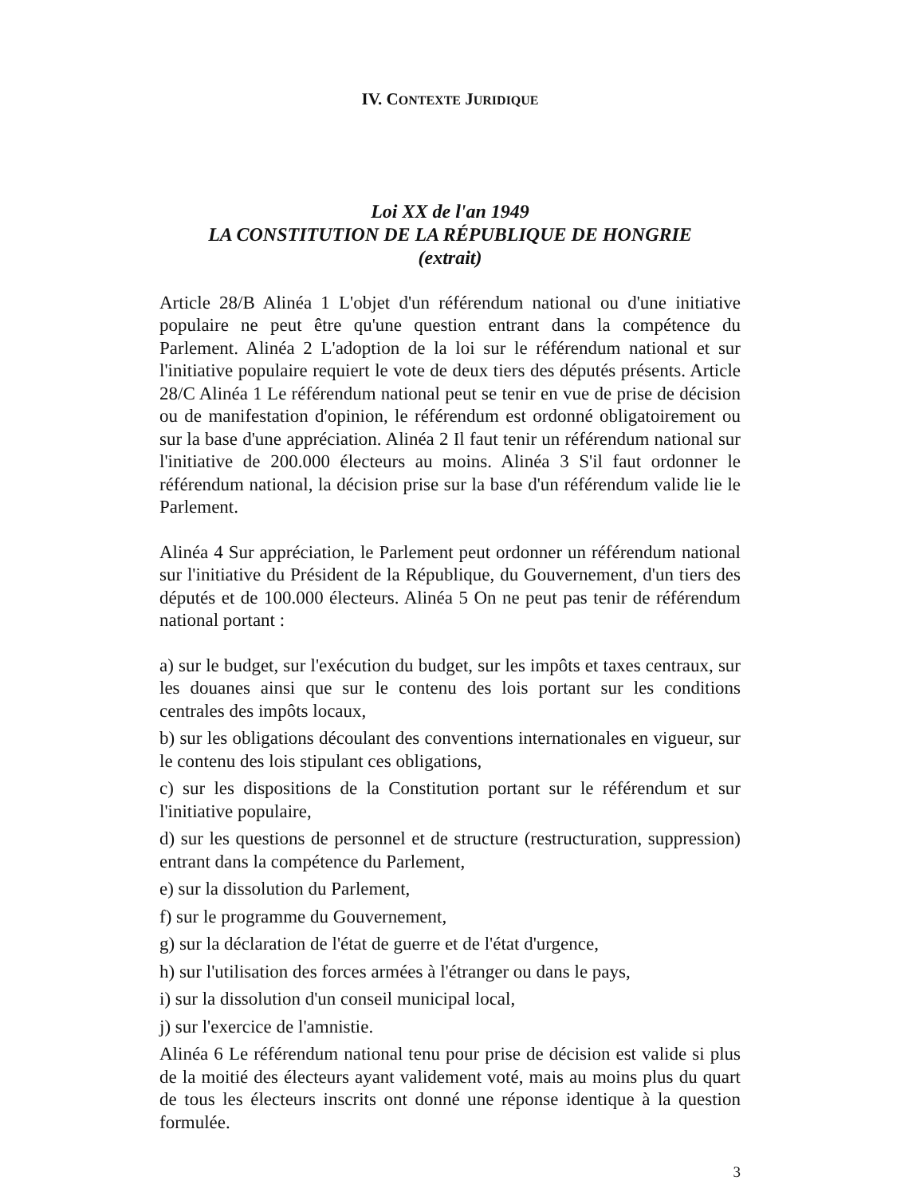IV. CONTEXTE JURIDIQUE
Loi XX de l'an 1949
LA CONSTITUTION DE LA RÉPUBLIQUE DE HONGRIE
(extrait)
Article 28/B Alinéa 1 L'objet d'un référendum national ou d'une initiative populaire ne peut être qu'une question entrant dans la compétence du Parlement. Alinéa 2 L'adoption de la loi sur le référendum national et sur l'initiative populaire requiert le vote de deux tiers des députés présents. Article 28/C Alinéa 1 Le référendum national peut se tenir en vue de prise de décision ou de manifestation d'opinion, le référendum est ordonné obligatoirement ou sur la base d'une appréciation. Alinéa 2 Il faut tenir un référendum national sur l'initiative de 200.000 électeurs au moins. Alinéa 3 S'il faut ordonner le référendum national, la décision prise sur la base d'un référendum valide lie le Parlement.
Alinéa 4 Sur appréciation, le Parlement peut ordonner un référendum national sur l'initiative du Président de la République, du Gouvernement, d'un tiers des députés et de 100.000 électeurs. Alinéa 5 On ne peut pas tenir de référendum national portant :
a) sur le budget, sur l'exécution du budget, sur les impôts et taxes centraux, sur les douanes ainsi que sur le contenu des lois portant sur les conditions centrales des impôts locaux,
b) sur les obligations découlant des conventions internationales en vigueur, sur le contenu des lois stipulant ces obligations,
c) sur les dispositions de la Constitution portant sur le référendum et sur l'initiative populaire,
d) sur les questions de personnel et de structure (restructuration, suppression) entrant dans la compétence du Parlement,
e) sur la dissolution du Parlement,
f) sur le programme du Gouvernement,
g) sur la déclaration de l'état de guerre et de l'état d'urgence,
h) sur l'utilisation des forces armées à l'étranger ou dans le pays,
i) sur la dissolution d'un conseil municipal local,
j) sur l'exercice de l'amnistie.
Alinéa 6 Le référendum national tenu pour prise de décision est valide si plus de la moitié des électeurs ayant validement voté, mais au moins plus du quart de tous les électeurs inscrits ont donné une réponse identique à la question formulée.
3